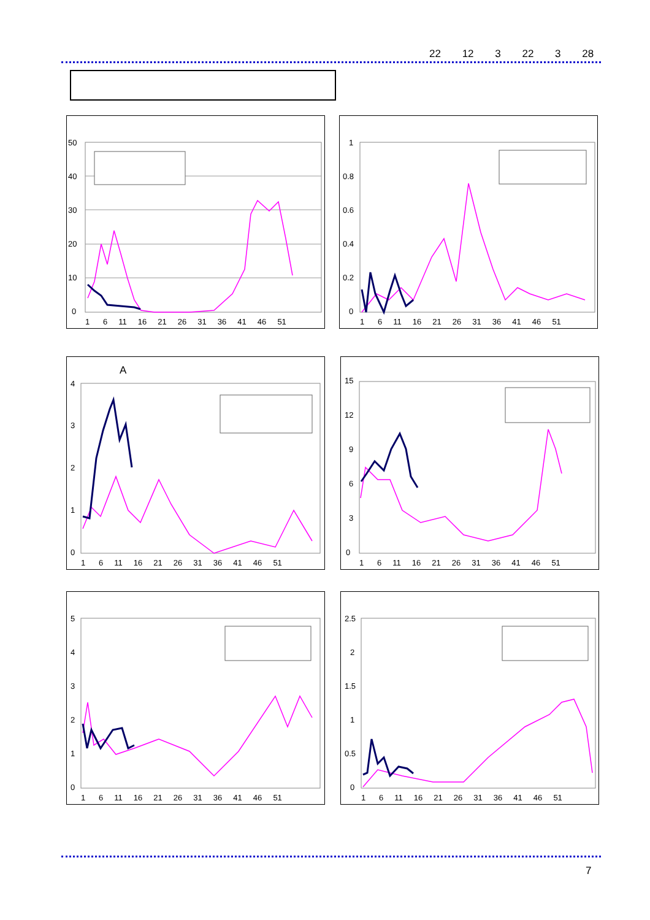22 12 3 22 3 28
50
40
30
20
10
0
1 6 11 16 21 26 31 36 41 46 51
0
0.2
0.4
0.6
0.8
1
1 6 11 16 21 26 31 36 41 46 51
A
0
1
2
3
4
1 6 11 16 21 26 31 36 41 46 51
0
3
6
9
12
15
1 6 11 16 21 26 31 36 41 46 51
0
1
2
3
4
5
1 6 11 16 21 26 31 36 41 46 51
0
0.5
1
1.5
2
2.5
1 6 11 16 21 26 31 36 41 46 51
7